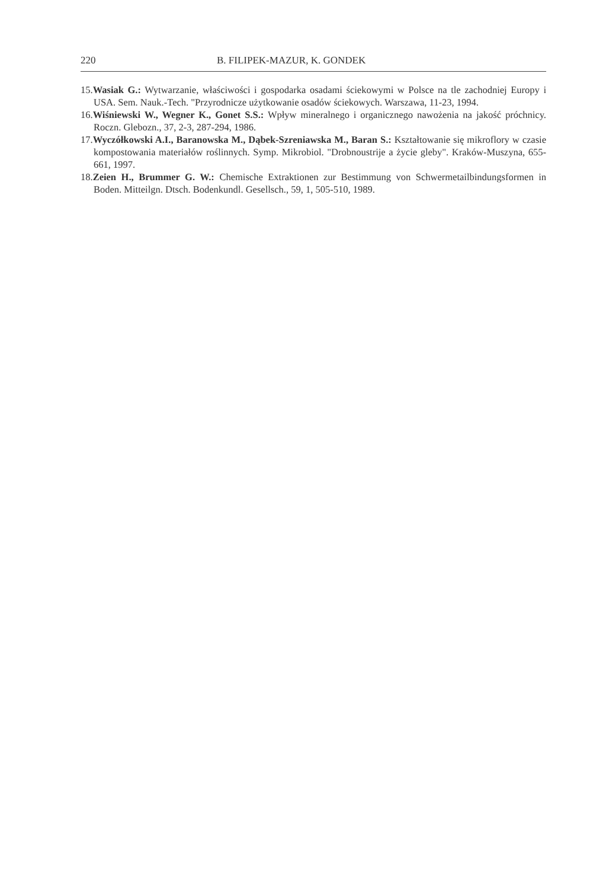220 B. FILIPEK-MAZUR, K. GONDEK
15.Wasiak G.: Wytwarzanie, właściwości i gospodarka osadami ściekowymi w Polsce na tle zachodniej Europy i USA. Sem. Nauk.-Tech. "Przyrodnicze użytkowanie osadów ściekowych. Warszawa, 11-23, 1994.
16.Wiśniewski W., Wegner K., Gonet S.S.: Wpływ mineralnego i organicznego nawożenia na jakość próchnicy. Roczn. Glebozn., 37, 2-3, 287-294, 1986.
17.Wyczółkowski A.I., Baranowska M., Dąbek-Szreniawska M., Baran S.: Kształtowanie się mikroflory w czasie kompostowania materiałów roślinnych. Symp. Mikrobiol. "Drobnoustrije a życie gleby". Kraków-Muszyna, 655-661, 1997.
18.Zeien H., Brummer G. W.: Chemische Extraktionen zur Bestimmung von Schwermetailbindungsformen in Boden. Mitteilgn. Dtsch. Bodenkundl. Gesellsch., 59, 1, 505-510, 1989.